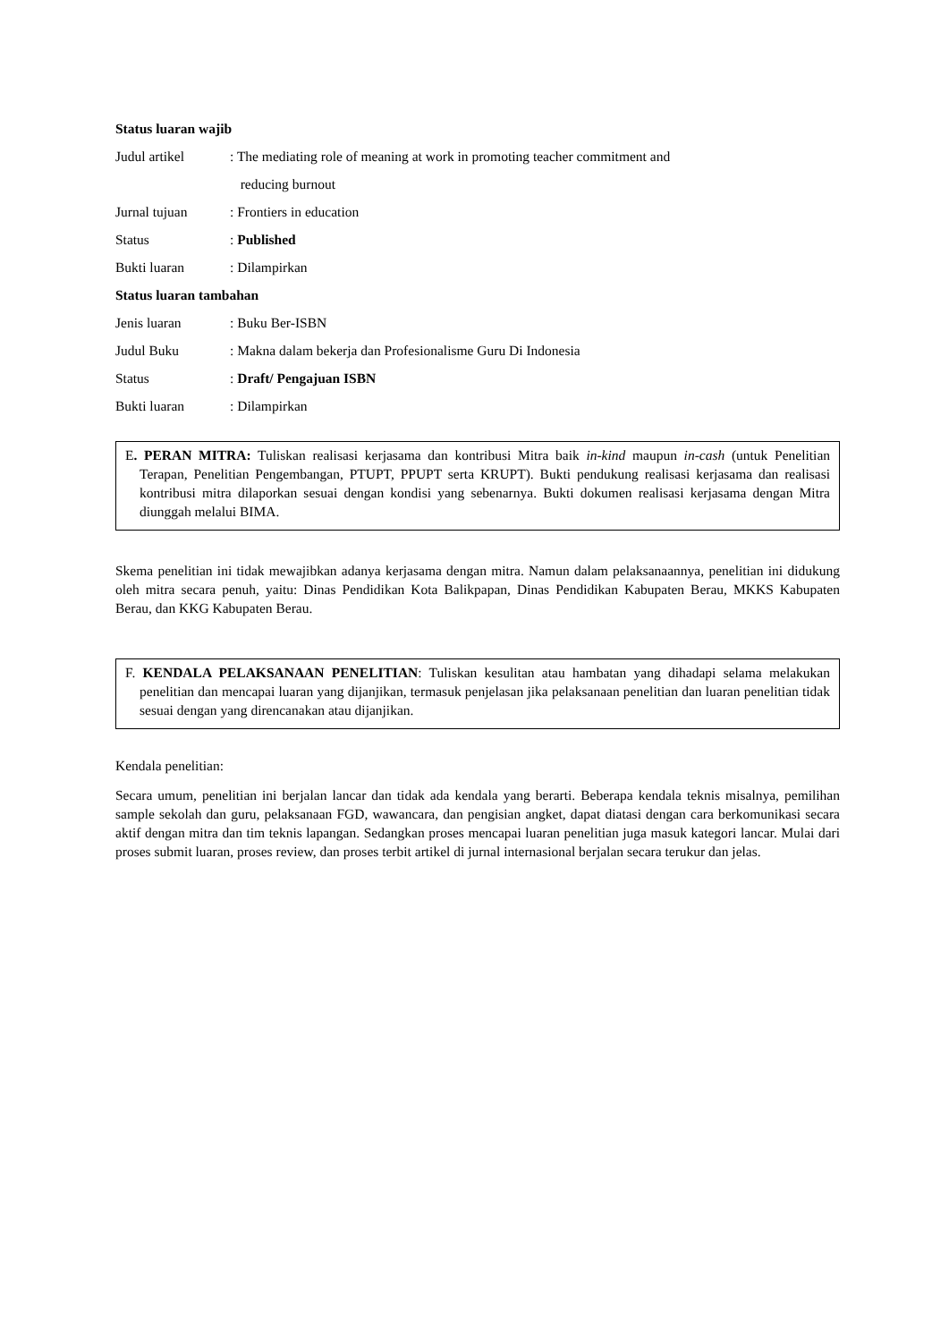Status luaran wajib
Judul artikel : The mediating role of meaning at work in promoting teacher commitment and
reducing burnout
Jurnal tujuan : Frontiers in education
Status : Published
Bukti luaran : Dilampirkan
Status luaran tambahan
Jenis luaran : Buku Ber-ISBN
Judul Buku : Makna dalam bekerja dan Profesionalisme Guru Di Indonesia
Status : Draft/ Pengajuan ISBN
Bukti luaran : Dilampirkan
E. PERAN MITRA: Tuliskan realisasi kerjasama dan kontribusi Mitra baik in-kind maupun in-cash (untuk Penelitian Terapan, Penelitian Pengembangan, PTUPT, PPUPT serta KRUPT). Bukti pendukung realisasi kerjasama dan realisasi kontribusi mitra dilaporkan sesuai dengan kondisi yang sebenarnya. Bukti dokumen realisasi kerjasama dengan Mitra diunggah melalui BIMA.
Skema penelitian ini tidak mewajibkan adanya kerjasama dengan mitra. Namun dalam pelaksanaannya, penelitian ini didukung oleh mitra secara penuh, yaitu: Dinas Pendidikan Kota Balikpapan, Dinas Pendidikan Kabupaten Berau, MKKS Kabupaten Berau, dan KKG Kabupaten Berau.
F. KENDALA PELAKSANAAN PENELITIAN: Tuliskan kesulitan atau hambatan yang dihadapi selama melakukan penelitian dan mencapai luaran yang dijanjikan, termasuk penjelasan jika pelaksanaan penelitian dan luaran penelitian tidak sesuai dengan yang direncanakan atau dijanjikan.
Kendala penelitian:
Secara umum, penelitian ini berjalan lancar dan tidak ada kendala yang berarti. Beberapa kendala teknis misalnya, pemilihan sample sekolah dan guru, pelaksanaan FGD, wawancara, dan pengisian angket, dapat diatasi dengan cara berkomunikasi secara aktif dengan mitra dan tim teknis lapangan. Sedangkan proses mencapai luaran penelitian juga masuk kategori lancar. Mulai dari proses submit luaran, proses review, dan proses terbit artikel di jurnal internasional berjalan secara terukur dan jelas.